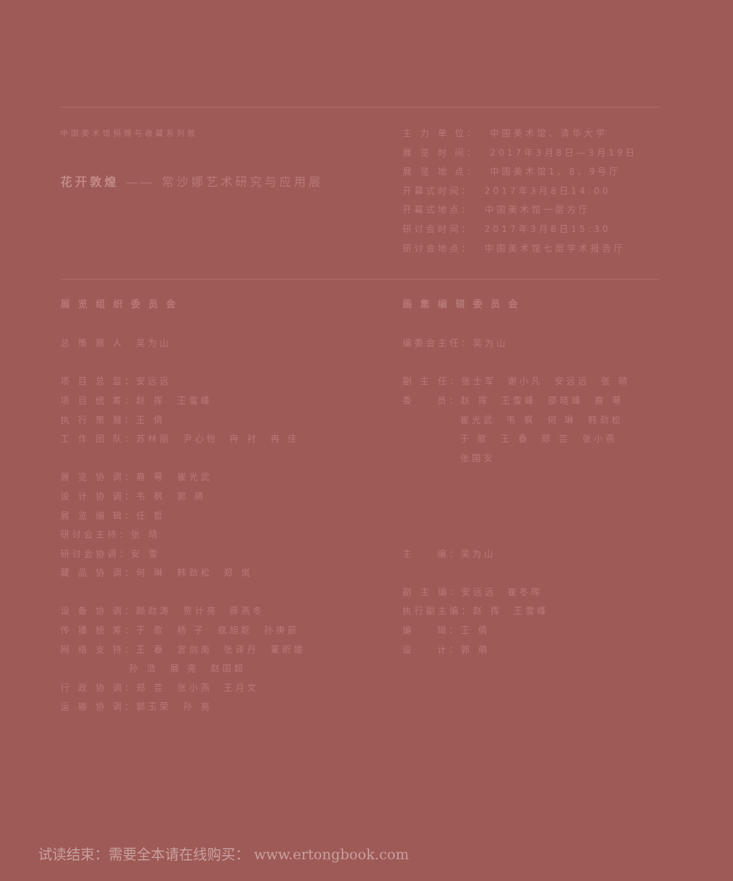中国美术馆捐赠与收藏系列展
花开敦煌 —— 常沙娜艺术研究与应用展
主 力 单 位： 中国美术馆、清华大学
展 览 时 间： 2017年3月8日—3月19日
展 览 地 点： 中国美术馆1、8、9号厅
开幕式时间： 2017年3月8日14:00
开幕式地点： 中国美术馆一层方厅
研讨会时间： 2017年3月8日15:30
研讨会地点： 中国美术馆七层学术报告厅
展览组织委员会
总 策 展 人 吴为山
项 目 总 监：安远远
项 目 统 筹：赵 挥 王雪峰
执 行 策 展：王 倩
工 作 团 队：苏林丽 尹心怡 冉 衬 冉 佳
展 览 协 调：裔 萼 崔光武
设 计 协 调：韦 枫 郭 萌
展 览 编 辑：任 哲
研讨会主持：张 晴
研讨会协调：安 雪
藏 品 协 调：何 琳 韩劲松 郑 岚
设 备 协 调：颜劲涛 贾计亮 薛燕冬
传 播 统 筹：于 歌 杨 子 寇旭乾 孙庚辰
网 络 支 持：王 春 宫剑南 张译丹 董昕媛
孙 浩 展 亮 赵国超
行 政 协 调：郑 芸 张小燕 王月文
运 输 协 调：郭玉荣 孙 亮
画集编辑委员会
编委会主任：吴为山
副 主 任：张士军 谢小凡 安远远 张 晴
委 员：赵 挥 王雪峰 邵晓峰 裔 萼
崔光武 韦 枫 何 琳 韩劲松
于 歌 王 春 郑 芸 张小燕
张国安
主 编：吴为山
副 主 编：安远远 崔冬晖
执行副主编：赵 挥 王雪峰
编 辑：王 倩
设 计：郭 萌
试读结束：需要全本请在线购买： www.ertongbook.com